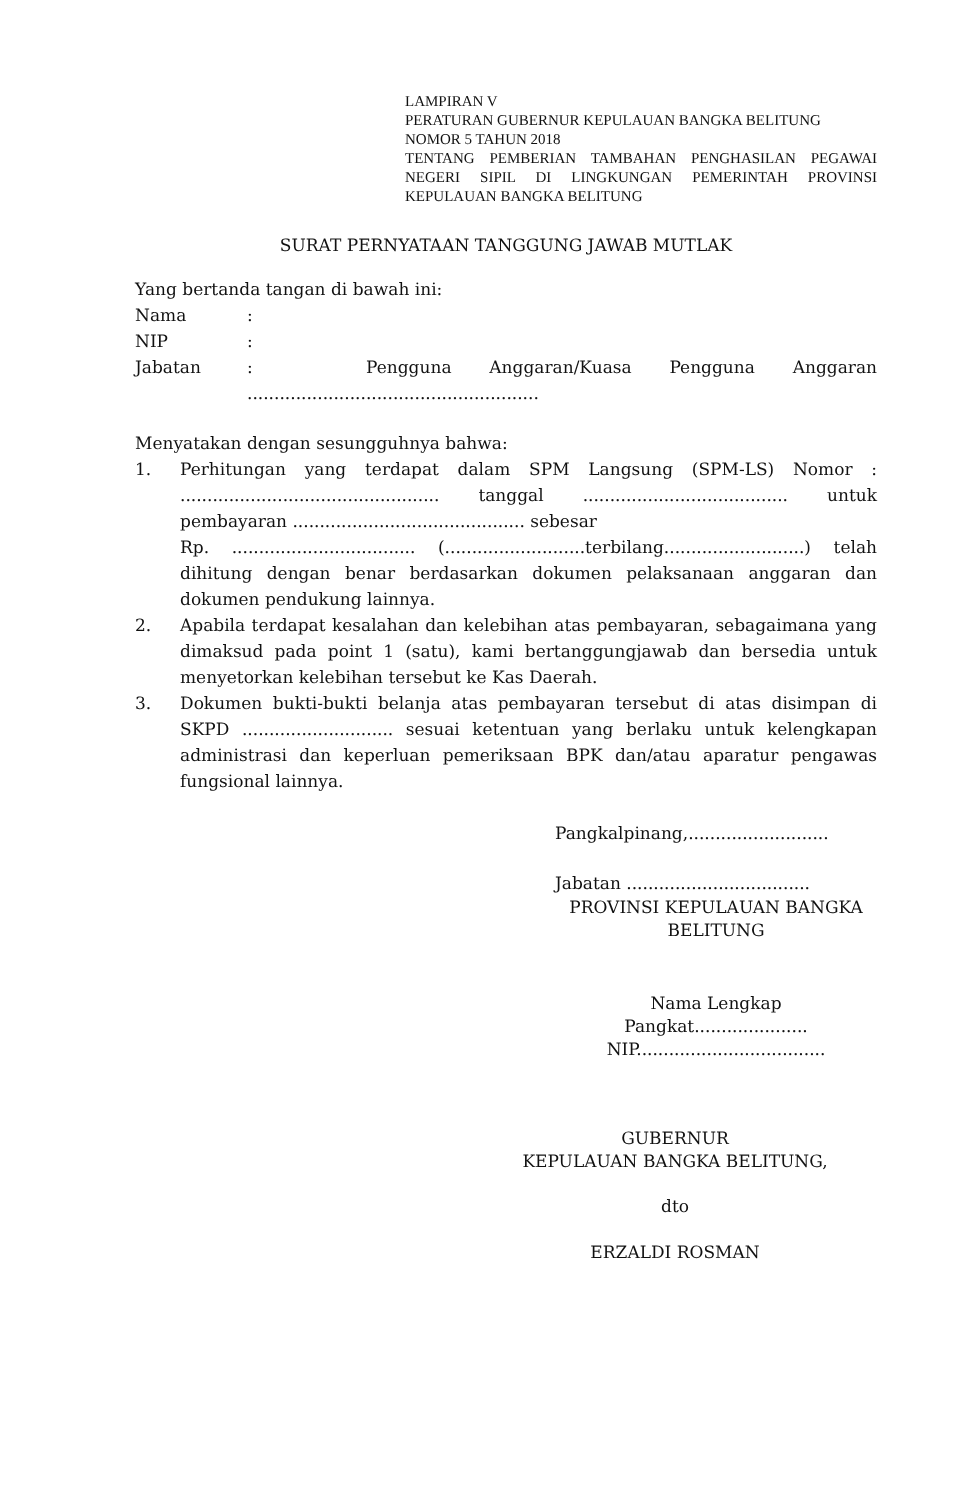LAMPIRAN V
PERATURAN GUBERNUR KEPULAUAN BANGKA BELITUNG
NOMOR 5 TAHUN 2018
TENTANG PEMBERIAN TAMBAHAN PENGHASILAN PEGAWAI NEGERI SIPIL DI LINGKUNGAN PEMERINTAH PROVINSI KEPULAUAN BANGKA BELITUNG
SURAT PERNYATAAN TANGGUNG JAWAB MUTLAK
Yang bertanda tangan di bawah ini:
Nama:
NIP:
Jabatan: Pengguna Anggaran/Kuasa Pengguna Anggaran
......................................................
Menyatakan dengan sesungguhnya bahwa:
1. Perhitungan yang terdapat dalam SPM Langsung (SPM-LS) Nomor : ................................................ tanggal ...................................... untuk pembayaran ........................................... sebesar
Rp. .................................. (..........................terbilang..........................) telah dihitung dengan benar berdasarkan dokumen pelaksanaan anggaran dan dokumen pendukung lainnya.
2. Apabila terdapat kesalahan dan kelebihan atas pembayaran, sebagaimana yang dimaksud pada point 1 (satu), kami bertanggungjawab dan bersedia untuk menyetorkan kelebihan tersebut ke Kas Daerah.
3. Dokumen bukti-bukti belanja atas pembayaran tersebut di atas disimpan di SKPD ............................ sesuai ketentuan yang berlaku untuk kelengkapan administrasi dan keperluan pemeriksaan BPK dan/atau aparatur pengawas fungsional lainnya.
Pangkalpinang,..........................
Jabatan ..................................
PROVINSI KEPULAUAN BANGKA BELITUNG
Nama Lengkap
Pangkat.....................
NIP...................................
GUBERNUR
KEPULAUAN BANGKA BELITUNG,
dto
ERZALDI ROSMAN